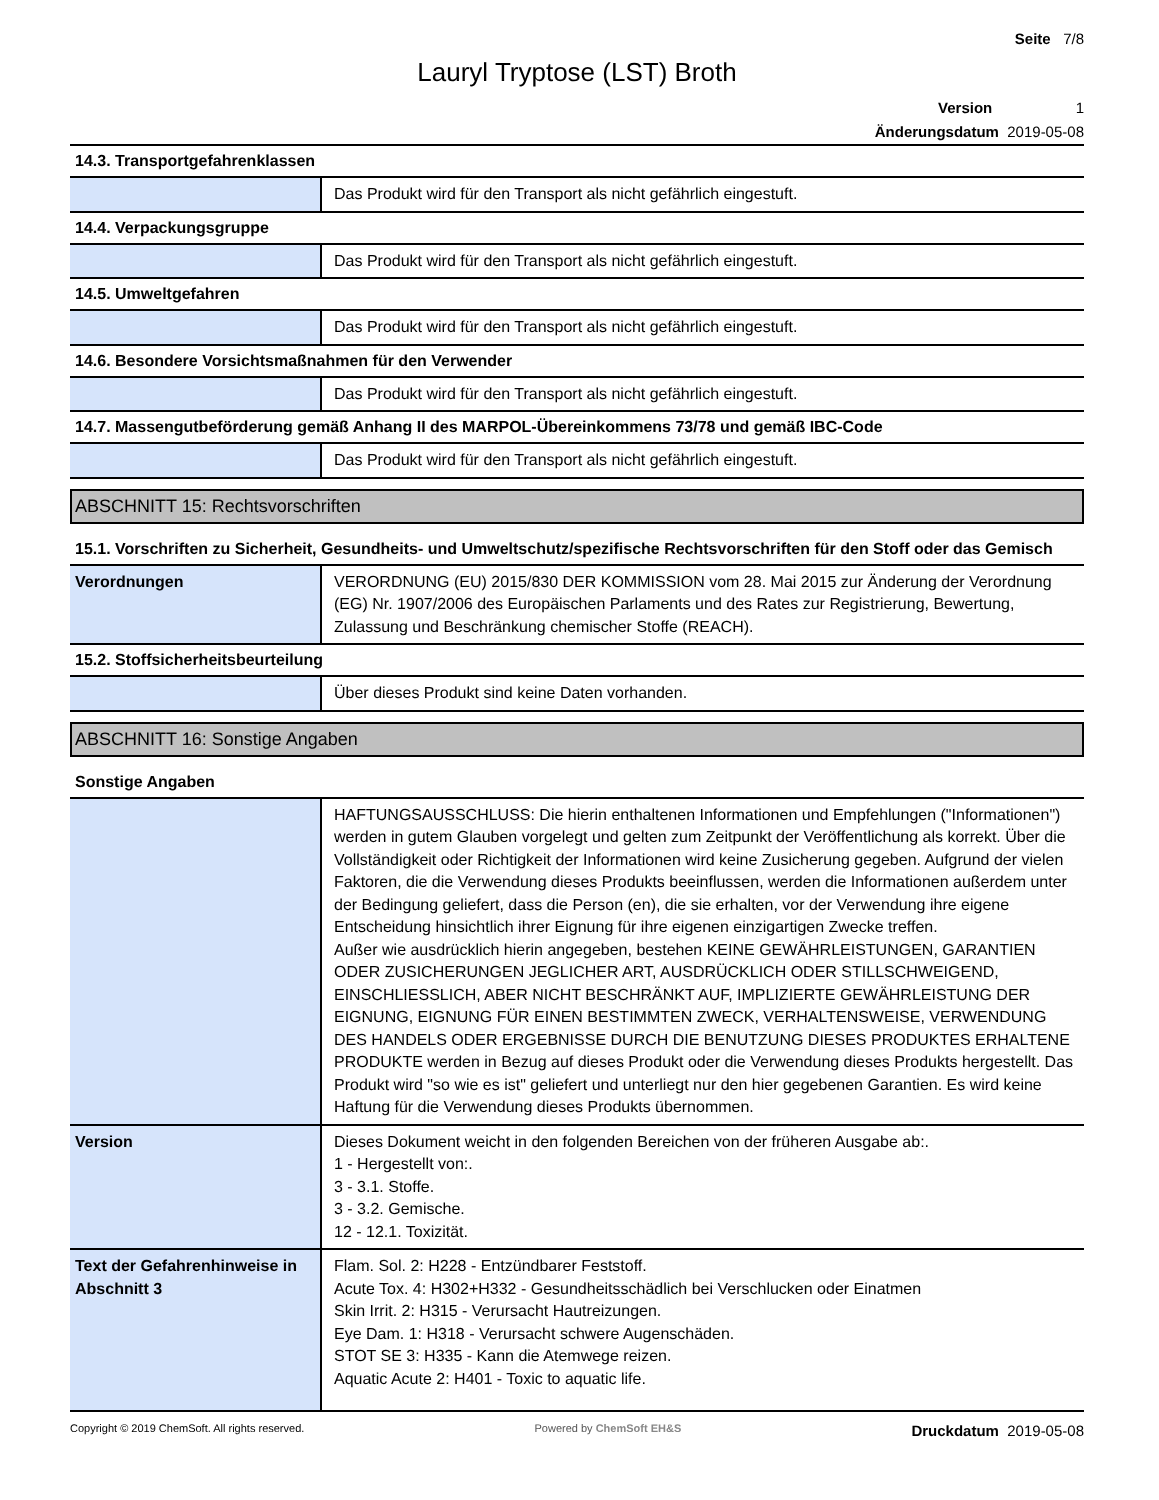Seite 7/8
Lauryl Tryptose (LST) Broth
Version 1
Änderungsdatum 2019-05-08
14.3. Transportgefahrenklassen
| | Das Produkt wird für den Transport als nicht gefährlich eingestuft. |
14.4. Verpackungsgruppe
| | Das Produkt wird für den Transport als nicht gefährlich eingestuft. |
14.5. Umweltgefahren
| | Das Produkt wird für den Transport als nicht gefährlich eingestuft. |
14.6. Besondere Vorsichtsmaßnahmen für den Verwender
| | Das Produkt wird für den Transport als nicht gefährlich eingestuft. |
14.7. Massengutbeförderung gemäß Anhang II des MARPOL-Übereinkommens 73/78 und gemäß IBC-Code
| | Das Produkt wird für den Transport als nicht gefährlich eingestuft. |
ABSCHNITT 15: Rechtsvorschriften
15.1. Vorschriften zu Sicherheit, Gesundheits- und Umweltschutz/spezifische Rechtsvorschriften für den Stoff oder das Gemisch
| Verordnungen | VERORDNUNG (EU) 2015/830 DER KOMMISSION vom 28. Mai 2015 zur Änderung der Verordnung (EG) Nr. 1907/2006 des Europäischen Parlaments und des Rates zur Registrierung, Bewertung, Zulassung und Beschränkung chemischer Stoffe (REACH). |
15.2. Stoffsicherheitsbeurteilung
| | Über dieses Produkt sind keine Daten vorhanden. |
ABSCHNITT 16: Sonstige Angaben
Sonstige Angaben
| | HAFTUNGSAUSSCHLUSS: Die hierin enthaltenen Informationen und Empfehlungen ("Informationen") werden in gutem Glauben vorgelegt und gelten zum Zeitpunkt der Veröffentlichung als korrekt. Über die Vollständigkeit oder Richtigkeit der Informationen wird keine Zusicherung gegeben. Aufgrund der vielen Faktoren, die die Verwendung dieses Produkts beeinflussen, werden die Informationen außerdem unter der Bedingung geliefert, dass die Person (en), die sie erhalten, vor der Verwendung ihre eigene Entscheidung hinsichtlich ihrer Eignung für ihre eigenen einzigartigen Zwecke treffen. Außer wie ausdrücklich hierin angegeben, bestehen KEINE GEWÄHRLEISTUNGEN, GARANTIEN ODER ZUSICHERUNGEN JEGLICHER ART, AUSDRÜCKLICH ODER STILLSCHWEIGEND, EINSCHLIESSLICH, ABER NICHT BESCHRÄNKT AUF, IMPLIZIERTE GEWÄHRLEISTUNG DER EIGNUNG, EIGNUNG FÜR EINEN BESTIMMTEN ZWECK, VERHALTENSWEISE, VERWENDUNG DES HANDELS ODER ERGEBNISSE DURCH DIE BENUTZUNG DIESES PRODUKTES ERHALTENE PRODUKTE werden in Bezug auf dieses Produkt oder die Verwendung dieses Produkts hergestellt. Das Produkt wird "so wie es ist" geliefert und unterliegt nur den hier gegebenen Garantien. Es wird keine Haftung für die Verwendung dieses Produkts übernommen. |
| Version | Dieses Dokument weicht in den folgenden Bereichen von der früheren Ausgabe ab:. 1 - Hergestellt von:. 3 - 3.1. Stoffe. 3 - 3.2. Gemische. 12 - 12.1. Toxizität. |
| Text der Gefahrenhinweise in Abschnitt 3 | Flam. Sol. 2: H228 - Entzündbarer Feststoff. Acute Tox. 4: H302+H332 - Gesundheitsschädlich bei Verschlucken oder Einatmen Skin Irrit. 2: H315 - Verursacht Hautreizungen. Eye Dam. 1: H318 - Verursacht schwere Augenschäden. STOT SE 3: H335 - Kann die Atemwege reizen. Aquatic Acute 2: H401 - Toxic to aquatic life. |
Copyright © 2019 ChemSoft. All rights reserved. Powered by ChemSoft EH&S Druckdatum 2019-05-08